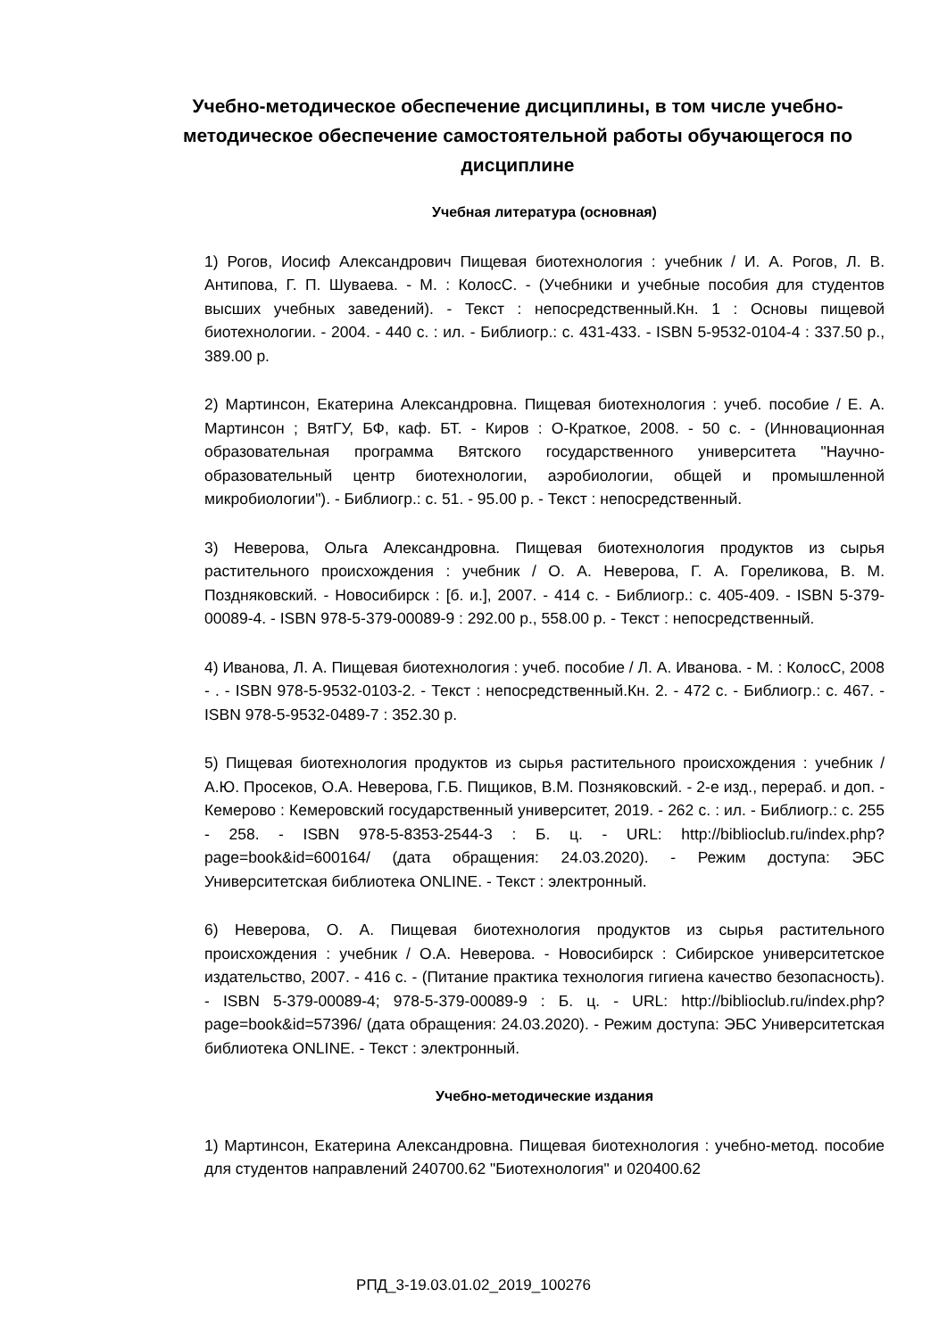Учебно-методическое обеспечение дисциплины, в том числе учебно-методическое обеспечение самостоятельной работы обучающегося по дисциплине
Учебная литература (основная)
1) Рогов, Иосиф Александрович Пищевая биотехнология : учебник / И. А. Рогов, Л. В. Антипова, Г. П. Шуваева. - М. : КолосС. - (Учебники и учебные пособия для студентов высших учебных заведений). - Текст : непосредственный.Кн. 1 : Основы пищевой биотехнологии. - 2004. - 440 с. : ил. - Библиогр.: с. 431-433. - ISBN 5-9532-0104-4 : 337.50 р., 389.00 р.
2) Мартинсон, Екатерина Александровна. Пищевая биотехнология : учеб. пособие / Е. А. Мартинсон ; ВятГУ, БФ, каф. БТ. - Киров : О-Краткое, 2008. - 50 с. - (Инновационная образовательная программа Вятского государственного университета "Научно-образовательный центр биотехнологии, аэробиологии, общей и промышленной микробиологии"). - Библиогр.: с. 51. - 95.00 р. - Текст : непосредственный.
3) Неверова, Ольга Александровна. Пищевая биотехнология продуктов из сырья растительного происхождения : учебник / О. А. Неверова, Г. А. Гореликова, В. М. Поздняковский. - Новосибирск : [б. и.], 2007. - 414 с. - Библиогр.: с. 405-409. - ISBN 5-379-00089-4. - ISBN 978-5-379-00089-9 : 292.00 р., 558.00 р. - Текст : непосредственный.
4) Иванова, Л. А. Пищевая биотехнология : учеб. пособие / Л. А. Иванова. - М. : КолосС, 2008 - . - ISBN 978-5-9532-0103-2. - Текст : непосредственный.Кн. 2. - 472 с. - Библиогр.: с. 467. - ISBN 978-5-9532-0489-7 : 352.30 р.
5) Пищевая биотехнология продуктов из сырья растительного происхождения : учебник / А.Ю. Просеков, О.А. Неверова, Г.Б. Пищиков, В.М. Позняковский. - 2-е изд., перераб. и доп. - Кемерово : Кемеровский государственный университет, 2019. - 262 с. : ил. - Библиогр.: с. 255 - 258. - ISBN 978-5-8353-2544-3 : Б. ц. - URL: http://biblioclub.ru/index.php?page=book&id=600164/ (дата обращения: 24.03.2020). - Режим доступа: ЭБС Университетская библиотека ONLINE. - Текст : электронный.
6) Неверова, О. А. Пищевая биотехнология продуктов из сырья растительного происхождения : учебник / О.А. Неверова. - Новосибирск : Сибирское университетское издательство, 2007. - 416 с. - (Питание практика технология гигиена качество безопасность). - ISBN 5-379-00089-4; 978-5-379-00089-9 : Б. ц. - URL: http://biblioclub.ru/index.php?page=book&id=57396/ (дата обращения: 24.03.2020). - Режим доступа: ЭБС Университетская библиотека ONLINE. - Текст : электронный.
Учебно-методические издания
1) Мартинсон, Екатерина Александровна. Пищевая биотехнология : учебно-метод. пособие для студентов направлений 240700.62 "Биотехнология" и 020400.62
РПД_3-19.03.01.02_2019_100276